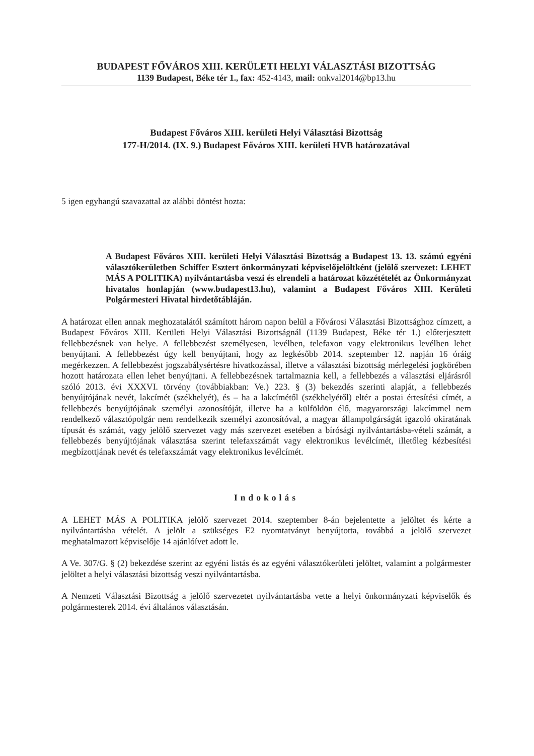BUDAPEST FŐVÁROS XIII. KERÜLETI HELYI VÁLASZTÁSI BIZOTTSÁG
1139 Budapest, Béke tér 1., fax: 452-4143, mail: onkval2014@bp13.hu
Budapest Főváros XIII. kerületi Helyi Választási Bizottság
177-H/2014. (IX. 9.) Budapest Főváros XIII. kerületi HVB határozatával
5 igen egyhangú szavazattal az alábbi döntést hozta:
A Budapest Főváros XIII. kerületi Helyi Választási Bizottság a Budapest 13. 13. számú egyéni választókerületben Schiffer Esztert önkormányzati képviselőjelöltként (jelölő szervezet: LEHET MÁS A POLITIKA) nyilvántartásba veszi és elrendeli a határozat közzétételét az Önkormányzat hivatalos honlapján (www.budapest13.hu), valamint a Budapest Főváros XIII. Kerületi Polgármesteri Hivatal hirdetőtábláján.
A határozat ellen annak meghozatalától számított három napon belül a Fővárosi Választási Bizottsághoz címzett, a Budapest Főváros XIII. Kerületi Helyi Választási Bizottságnál (1139 Budapest, Béke tér 1.) előterjesztett fellebbezésnek van helye. A fellebbezést személyesen, levélben, telefaxon vagy elektronikus levélben lehet benyújtani. A fellebbezést úgy kell benyújtani, hogy az legkésőbb 2014. szeptember 12. napján 16 óráig megérkezzen. A fellebbezést jogszabálysértésre hivatkozással, illetve a választási bizottság mérlegelési jogkörében hozott határozata ellen lehet benyújtani. A fellebbezésnek tartalmaznia kell, a fellebbezés a választási eljárásról szóló 2013. évi XXXVI. törvény (továbbiakban: Ve.) 223. § (3) bekezdés szerinti alapját, a fellebbezés benyújtójának nevét, lakcímét (székhelyét), és – ha a lakcímétől (székhelyétől) eltér a postai értesítési címét, a fellebbezés benyújtójának személyi azonosítóját, illetve ha a külföldön élő, magyarországi lakcímmel nem rendelkező választópolgár nem rendelkezik személyi azonosítóval, a magyar állampolgárságát igazoló okiratának típusát és számát, vagy jelölő szervezet vagy más szervezet esetében a bírósági nyilvántartásba-vételi számát, a fellebbezés benyújtójának választása szerint telefaxszámát vagy elektronikus levélcímét, illetőleg kézbesítési megbízottjának nevét és telefaxszámát vagy elektronikus levélcímét.
Indokolás
A LEHET MÁS A POLITIKA jelölő szervezet 2014. szeptember 8-án bejelentette a jelöltet és kérte a nyilvántartásba vételét. A jelölt a szükséges E2 nyomtatványt benyújtotta, továbbá a jelölő szervezet meghatalmazott képviselője 14 ajánlóívet adott le.
A Ve. 307/G. § (2) bekezdése szerint az egyéni listás és az egyéni választókerületi jelöltet, valamint a polgármester jelöltet a helyi választási bizottság veszi nyilvántartásba.
A Nemzeti Választási Bizottság a jelölő szervezetet nyilvántartásba vette a helyi önkormányzati képviselők és polgármesterek 2014. évi általános választásán.